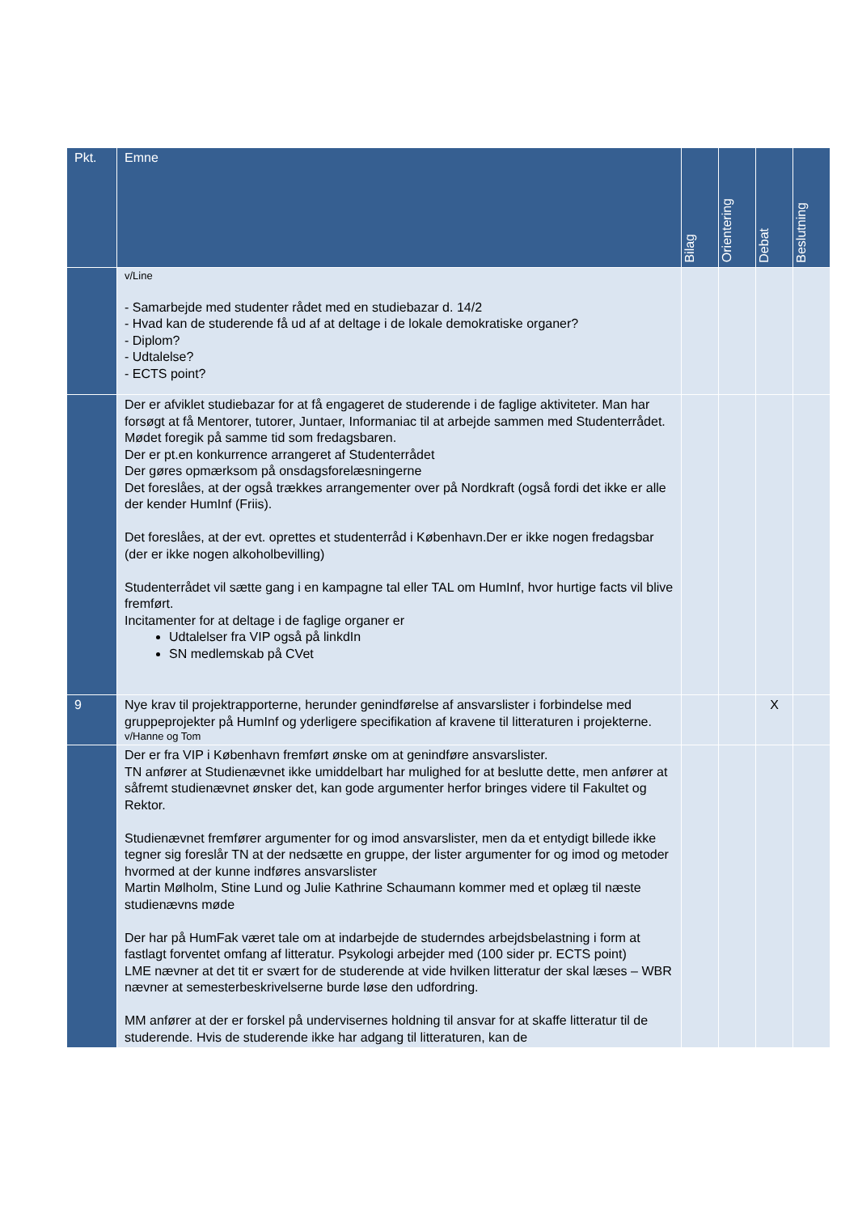| Pkt. | Emne | Bilag | Orientering | Debat | Beslutning |
| --- | --- | --- | --- | --- | --- |
| | v/Line - Samarbejde med studenter rådet med en studiebazar d. 14/2 - Hvad kan de studerende få ud af at deltage i de lokale demokratiske organer? - Diplom? - Udtalelse? - ECTS point? | | | | |
| | Der er afviklet studiebazar for at få engageret de studerende i de faglige aktiviteter. Man har forsøgt at få Mentorer, tutorer, Juntaer, Informaniac til at arbejde sammen med Studenterrådet. Mødet foregik på samme tid som fredagsbaren. Der er pt.en konkurrence arrangeret af Studenterrådet Der gøres opmærksom på onsdagsforelæsningerne Det foreslåes, at der også trækkes arrangementer over på Nordkraft (også fordi det ikke er alle der kender HumInf (Friis). Det foreslåes, at der evt. oprettes et studenterråd i København.Der er ikke nogen fredagsbar (der er ikke nogen alkoholbevilling) Studenterrådet vil sætte gang i en kampagne tal eller TAL om HumInf, hvor hurtige facts vil blive fremført. Incitamenter for at deltage i de faglige organer er Udtalelser fra VIP også på linkdIn SN medlemskab på CVet | | | | |
| 9 | Nye krav til projektrapporterne, herunder genindførelse af ansvarslister i forbindelse med gruppeprojekter på HumInf og yderligere specifikation af kravene til litteraturen i projekterne. v/Hanne og Tom | | | X | |
| | Der er fra VIP i København fremført ønske om at genindføre ansvarslister. TN anfører at Studienævnet ikke umiddelbart har mulighed for at beslutte dette, men anfører at såfremt studienævnet ønsker det, kan gode argumenter herfor bringes videre til Fakultet og Rektor. Studienævnet fremfører argumenter for og imod ansvarslister, men da et entydigt billede ikke tegner sig foreslår TN at der nedsætte en gruppe, der lister argumenter for og imod og metoder hvormed at der kunne indføres ansvarslister Martin Mølholm, Stine Lund og Julie Kathrine Schaumann kommer med et oplæg til næste studienævns møde Der har på HumFak været tale om at indarbejde de studerndes arbejdsbelastning i form at fastlagt forventet omfang af litteratur. Psykologi arbejder med (100 sider pr. ECTS point) LME nævner at det tit er svært for de studerende at vide hvilken litteratur der skal læses – WBR nævner at semesterbeskrivelserne burde løse den udfordring. MM anfører at der er forskel på undervisernes holdning til ansvar for at skaffe litteratur til de studerende. Hvis de studerende ikke har adgang til litteraturen, kan de | | | | |